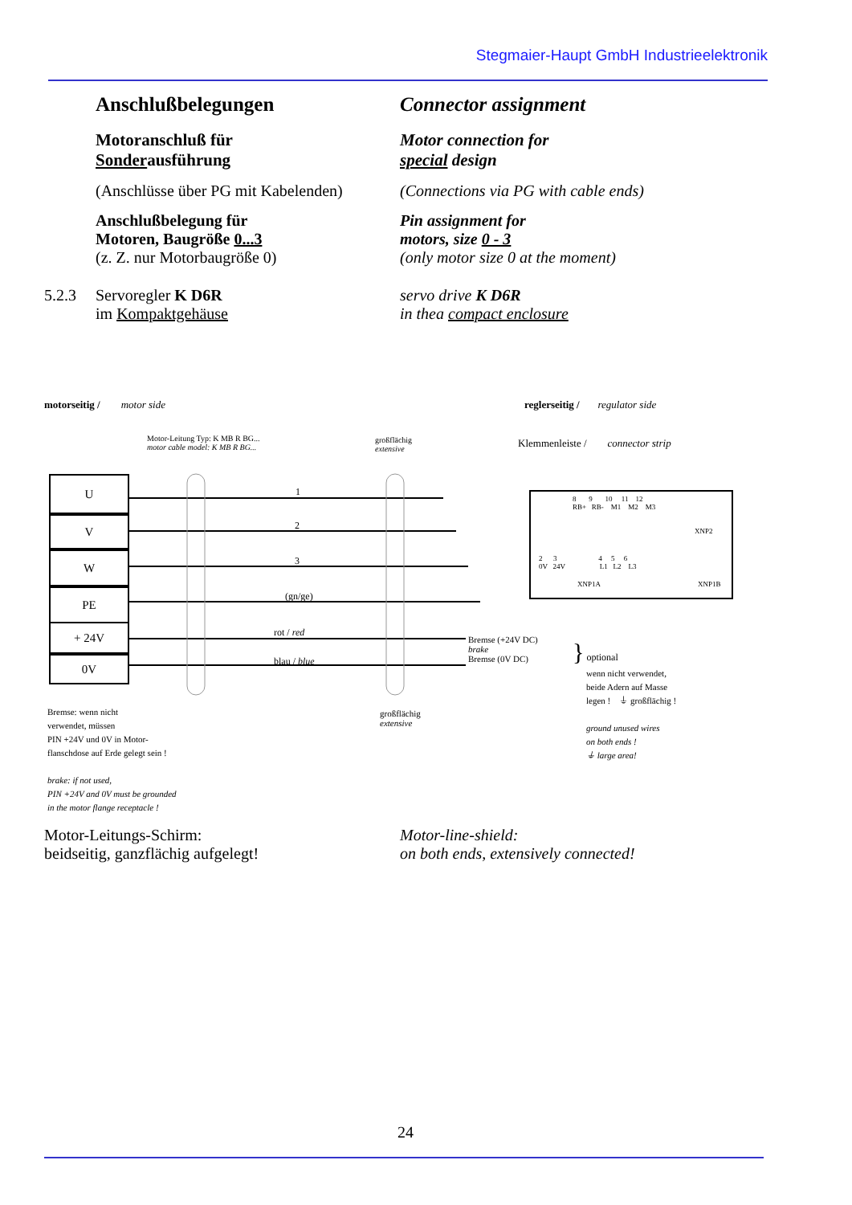Stegmaier-Haupt GmbH Industrieelektronik
Anschlußbelegungen Connector assignment
Motoranschluß für
Sonderausführung
Motor connection for
special design
(Anschlüsse über PG mit Kabelenden) (Connections via PG with cable ends)
Anschlußbelegung für
Motoren, Baugröße 0...3
(z. Z. nur Motorbaugröße 0)
Pin assignment for
motors, size 0 - 3
(only motor size 0 at the moment)
5.2.3 Servoregler K D6R
im Kompaktgehäuse
servo drive K D6R
in thea compact enclosure
motorseitig / motor side reglerseitig / regulator side
Motor-Leitung Typ: K MB R BG...
motor cable model: K MB R BG...
großflächig
extensive
Klemmenleiste / connector strip
U
V
W
PE
+ 24V
0V
1
2
3
(gn/ge)
rot / red
blau / blue
8 9 10 11 12
RB+ RB- M1 M2 M3
XNP2
2 3 4 5 6
0V 24V L1 L2 L3
XNP1A XNP1B
Bremse (+24V DC)
brake
Bremse (0V DC)
} optional
wenn nicht verwendet,
beide Adern auf Masse
legen ! ⏚ großflächig !
ground unused wires
on both ends !
⏚ large area!
großflächig
extensive
Bremse: wenn nicht
verwendet, müssen
PIN +24V und 0V in Motor-
flanschdose auf Erde gelegt sein !
brake: if not used,
PIN +24V and 0V must be grounded
in the motor flange receptacle !
Motor-Leitungs-Schirm:
beidseitig, ganzflächig aufgelegt!
Motor-line-shield:
on both ends, extensively connected!
24